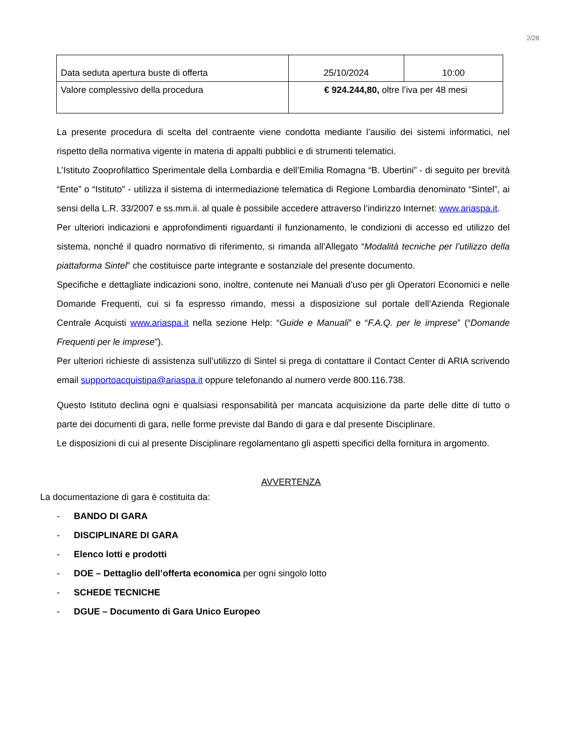2/28
| Data seduta apertura buste di offerta | 25/10/2024 | 10:00 |
| Valore complessivo della procedura | € 924.244,80, oltre l’iva per 48 mesi | |
La presente procedura di scelta del contraente viene condotta mediante l’ausilio dei sistemi informatici, nel rispetto della normativa vigente in materia di appalti pubblici e di strumenti telematici.
L’Istituto Zooprofilattico Sperimentale della Lombardia e dell’Emilia Romagna “B. Ubertini” - di seguito per brevità “Ente” o “Istituto” - utilizza il sistema di intermediazione telematica di Regione Lombardia denominato “Sintel”, ai sensi della L.R. 33/2007 e ss.mm.ii. al quale è possibile accedere attraverso l’indirizzo Internet: www.ariaspa.it.
Per ulteriori indicazioni e approfondimenti riguardanti il funzionamento, le condizioni di accesso ed utilizzo del sistema, nonché il quadro normativo di riferimento, si rimanda all’Allegato “Modalità tecniche per l’utilizzo della piattaforma Sintel” che costituisce parte integrante e sostanziale del presente documento.
Specifiche e dettagliate indicazioni sono, inoltre, contenute nei Manuali d’uso per gli Operatori Economici e nelle Domande Frequenti, cui si fa espresso rimando, messi a disposizione sul portale dell’Azienda Regionale Centrale Acquisti www.ariaspa.it nella sezione Help: “Guide e Manuali” e “F.A.Q. per le imprese” (“Domande Frequenti per le imprese”).
Per ulteriori richieste di assistenza sull’utilizzo di Sintel si prega di contattare il Contact Center di ARIA scrivendo email supportoacquistipa@ariaspa.it oppure telefonando al numero verde 800.116.738.
Questo Istituto declina ogni e qualsiasi responsabilità per mancata acquisizione da parte delle ditte di tutto o parte dei documenti di gara, nelle forme previste dal Bando di gara e dal presente Disciplinare.
Le disposizioni di cui al presente Disciplinare regolamentano gli aspetti specifici della fornitura in argomento.
AVVERTENZA
La documentazione di gara è costituita da:
- BANDO DI GARA
- DISCIPLINARE DI GARA
- Elenco lotti e prodotti
- DOE – Dettaglio dell’offerta economica per ogni singolo lotto
- SCHEDE TECNICHE
- DGUE – Documento di Gara Unico Europeo